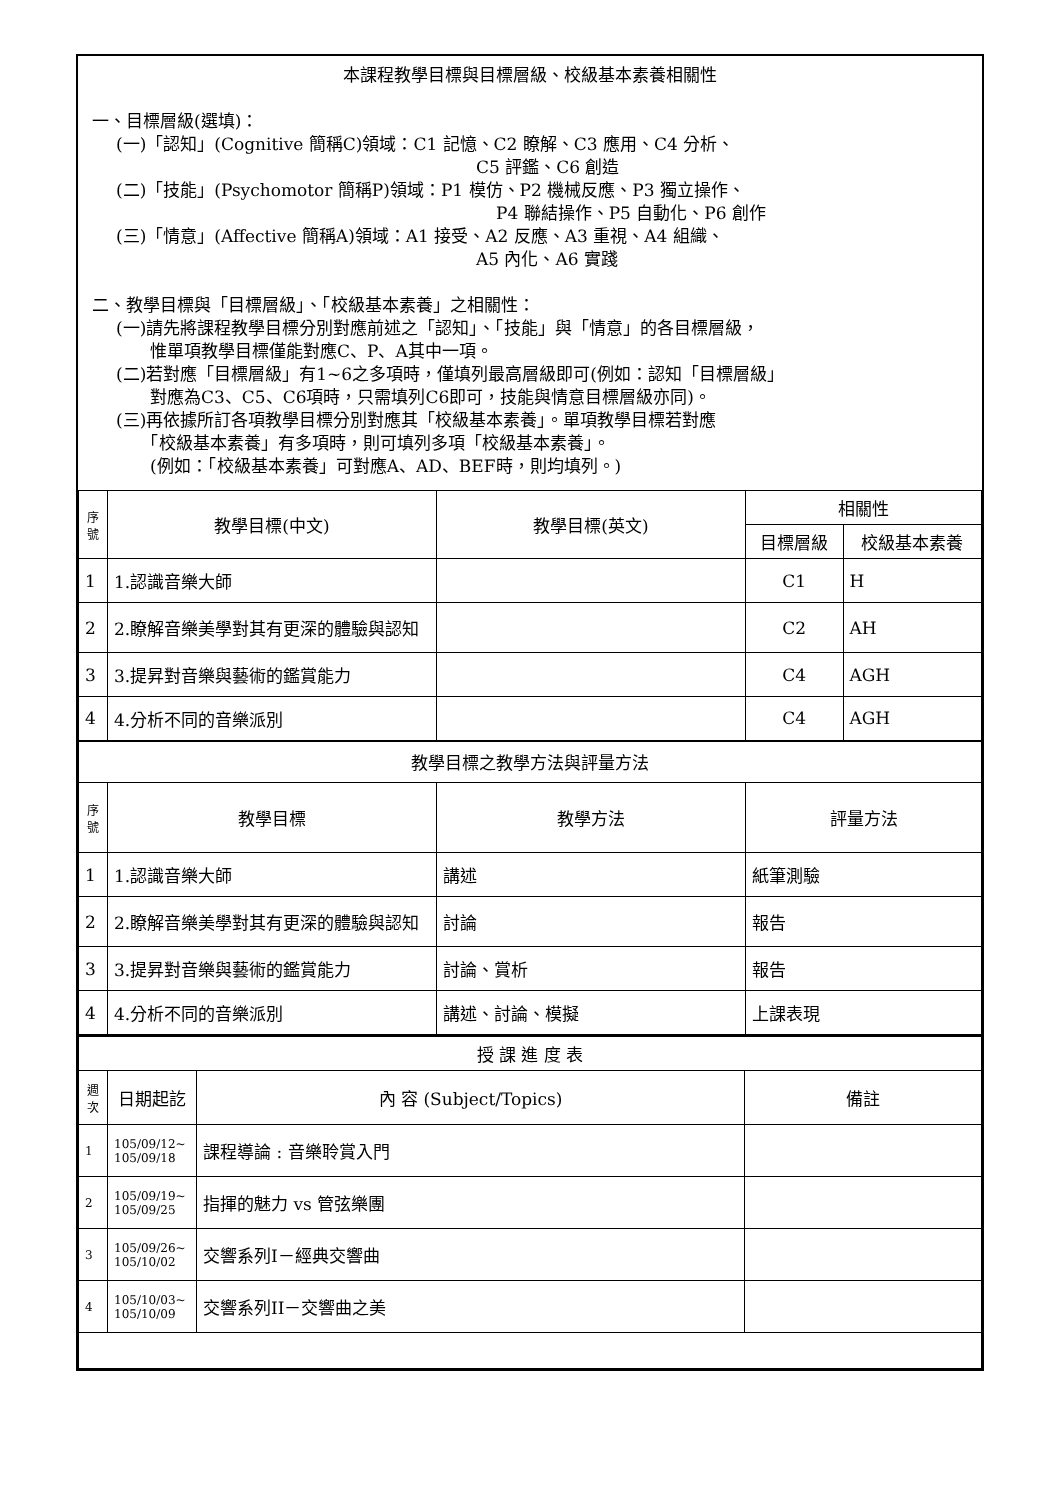本課程教學目標與目標層級、校級基本素養相關性
一、目標層級(選填)：
(一)「認知」(Cognitive 簡稱C)領域：C1 記憶、C2 瞭解、C3 應用、C4 分析、
C5 評鑑、C6 創造
(二)「技能」(Psychomotor 簡稱P)領域：P1 模仿、P2 機械反應、P3 獨立操作、
P4 聯結操作、P5 自動化、P6 創作
(三)「情意」(Affective 簡稱A)領域：A1 接受、A2 反應、A3 重視、A4 組織、
A5 內化、A6 實踐
二、教學目標與「目標層級」、「校級基本素養」之相關性：
(一)請先將課程教學目標分別對應前述之「認知」、「技能」與「情意」的各目標層級，
　　惟單項教學目標僅能對應C、P、A其中一項。
(二)若對應「目標層級」有1~6之多項時，僅填列最高層級即可(例如：認知「目標層級」
　　對應為C3、C5、C6項時，只需填列C6即可，技能與情意目標層級亦同)。
(三)再依據所訂各項教學目標分別對應其「校級基本素養」。單項教學目標若對應
　　「校級基本素養」有多項時，則可填列多項「校級基本素養」。
　　(例如：「校級基本素養」可對應A、AD、BEF時，則均填列。)
| 序號 | 教學目標(中文) | 教學目標(英文) | 相關性 | |
| --- | --- | --- | --- | --- |
| | | | 目標層級 | 校級基本素養 |
| 1 | 1.認識音樂大師 | | C1 | H |
| 2 | 2.瞭解音樂美學對其有更深的體驗與認知 | | C2 | AH |
| 3 | 3.提昇對音樂與藝術的鑑賞能力 | | C4 | AGH |
| 4 | 4.分析不同的音樂派別 | | C4 | AGH |
| 教學目標之教學方法與評量方法 | | | | |
| 序號 | 教學目標 | 教學方法 | 評量方法 | |
| 1 | 1.認識音樂大師 | 講述 | 紙筆測驗 | |
| 2 | 2.瞭解音樂美學對其有更深的體驗與認知 | 討論 | 報告 | |
| 3 | 3.提昇對音樂與藝術的鑑賞能力 | 討論、賞析 | 報告 | |
| 4 | 4.分析不同的音樂派別 | 講述、討論、模擬 | 上課表現 | |
| 授 課 進 度 表 | | | |
| 週次 | 日期起訖 | 內 容 (Subject/Topics) | 備註 |
| 1 | 105/09/12~ 105/09/18 | 課程導論 : 音樂聆賞入門 | |
| 2 | 105/09/19~ 105/09/25 | 指揮的魅力 vs 管弦樂團 | |
| 3 | 105/09/26~ 105/10/02 | 交響系列I－經典交響曲 | |
| 4 | 105/10/03~ 105/10/09 | 交響系列II－交響曲之美 | |